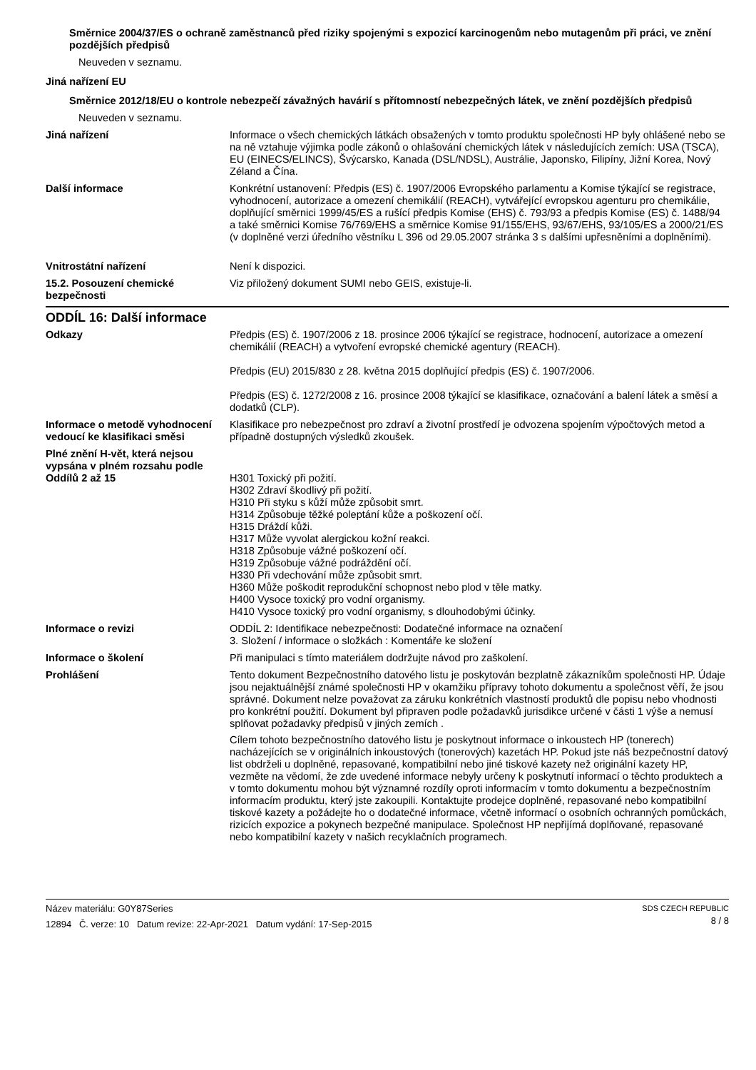Směrnice 2004/37/ES o ochraně zaměstnanců před riziky spojenými s expozicí karcinogenům nebo mutagenům při práci, ve znění pozdějších předpisů
Neuveden v seznamu.
Jiná nařízení EU
Směrnice 2012/18/EU o kontrole nebezpečí závažných havárií s přítomností nebezpečných látek, ve znění pozdějších předpisů
Neuveden v seznamu.
Jiná nařízení Informace o všech chemických látkách obsažených v tomto produktu společnosti HP byly ohlášené nebo se na ně vztahuje výjimka podle zákonů o ohlašování chemických látek v následujících zemích: USA (TSCA), EU (EINECS/ELINCS), Švýcarsko, Kanada (DSL/NDSL), Austrálie, Japonsko, Filipíny, Jižní Korea, Nový Zéland a Čína.
Další informace Konkrétní ustanovení: Předpis (ES) č. 1907/2006 Evropského parlamentu a Komise týkající se registrace, vyhodnocení, autorizace a omezení chemikálií (REACH), vytvářející evropskou agenturu pro chemikálie, doplňující směrnici 1999/45/ES a rušící předpis Komise (EHS) č. 793/93 a předpis Komise (ES) č. 1488/94 a také směrnici Komise 76/769/EHS a směrnice Komise 91/155/EHS, 93/67/EHS, 93/105/ES a 2000/21/ES (v doplněné verzi úředního věstníku L 396 od 29.05.2007 stránka 3 s dalšími upřesněními a doplněními).
Vnitrostátní nařízení Není k dispozici.
15.2. Posouzení chemické bezpečnosti
Viz přiložený dokument SUMI nebo GEIS, existuje-li.
ODDÍL 16: Další informace
Odkazy Předpis (ES) č. 1907/2006 z 18. prosince 2006 týkající se registrace, hodnocení, autorizace a omezení chemikálií (REACH) a vytvoření evropské chemické agentury (REACH).
Předpis (EU) 2015/830 z 28. května 2015 doplňující předpis (ES) č. 1907/2006.
Předpis (ES) č. 1272/2008 z 16. prosince 2008 týkající se klasifikace, označování a balení látek a směsí a dodatků (CLP).
Informace o metodě vyhodnocení vedoucí ke klasifikaci směsi
Klasifikace pro nebezpečnost pro zdraví a životní prostředí je odvozena spojením výpočtových metod a případně dostupných výsledků zkoušek.
Plné znění H-vět, která nejsou vypsána v plném rozsahu podle Oddílů 2 až 15
H301 Toxický při požití.
H302 Zdraví škodlivý při požití.
H310 Při styku s kůží může způsobit smrt.
H314 Způsobuje těžké poleptání kůže a poškození očí.
H315 Dráždí kůži.
H317 Může vyvolat alergickou kožní reakci.
H318 Způsobuje vážné poškození očí.
H319 Způsobuje vážné podráždění očí.
H330 Při vdechování může způsobit smrt.
H360 Může poškodit reprodukční schopnost nebo plod v těle matky.
H400 Vysoce toxický pro vodní organismy.
H410 Vysoce toxický pro vodní organismy, s dlouhodobými účinky.
Informace o revizi ODDÍL 2: Identifikace nebezpečnosti: Dodatečné informace na označení
3. Složení / informace o složkách : Komentáře ke složení
Informace o školení Při manipulaci s tímto materiálem dodržujte návod pro zaškolení.
Prohlášení Tento dokument Bezpečnostního datového listu je poskytován bezplatně zákazníkům společnosti HP. Údaje jsou nejaktuálnější známé společnosti HP v okamžiku přípravy tohoto dokumentu a společnost věří, že jsou správné. Dokument nelze považovat za záruku konkrétních vlastností produktů dle popisu nebo vhodnosti pro konkrétní použití. Dokument byl připraven podle požadavků jurisdikce určené v části 1 výše a nemusí splňovat požadavky předpisů v jiných zemích .
Cílem tohoto bezpečnostního datového listu je poskytnout informace o inkoustech HP (tonerech) nacházejících se v originálních inkoustových (tonerových) kazetách HP. Pokud jste náš bezpečnostní datový list obdrželi u doplněné, repasované, kompatibilní nebo jiné tiskové kazety než originální kazety HP, vezměte na vědomí, že zde uvedené informace nebyly určeny k poskytnutí informací o těchto produktech a v tomto dokumentu mohou být významné rozdíly oproti informacím v tomto dokumentu a bezpečnostním informacím produktu, který jste zakoupili. Kontaktujte prodejce doplněné, repasované nebo kompatibilní tiskové kazety a požádejte ho o dodatečné informace, včetně informací o osobních ochranných pomůckách, rizicích expozice a pokynech bezpečné manipulace. Společnost HP nepřijímá doplňované, repasované nebo kompatibilní kazety v našich recyklačních programech.
Název materiálu: G0Y87Series
12894 Č. verze: 10 Datum revize: 22-Apr-2021 Datum vydání: 17-Sep-2015
SDS CZECH REPUBLIC
8 / 8